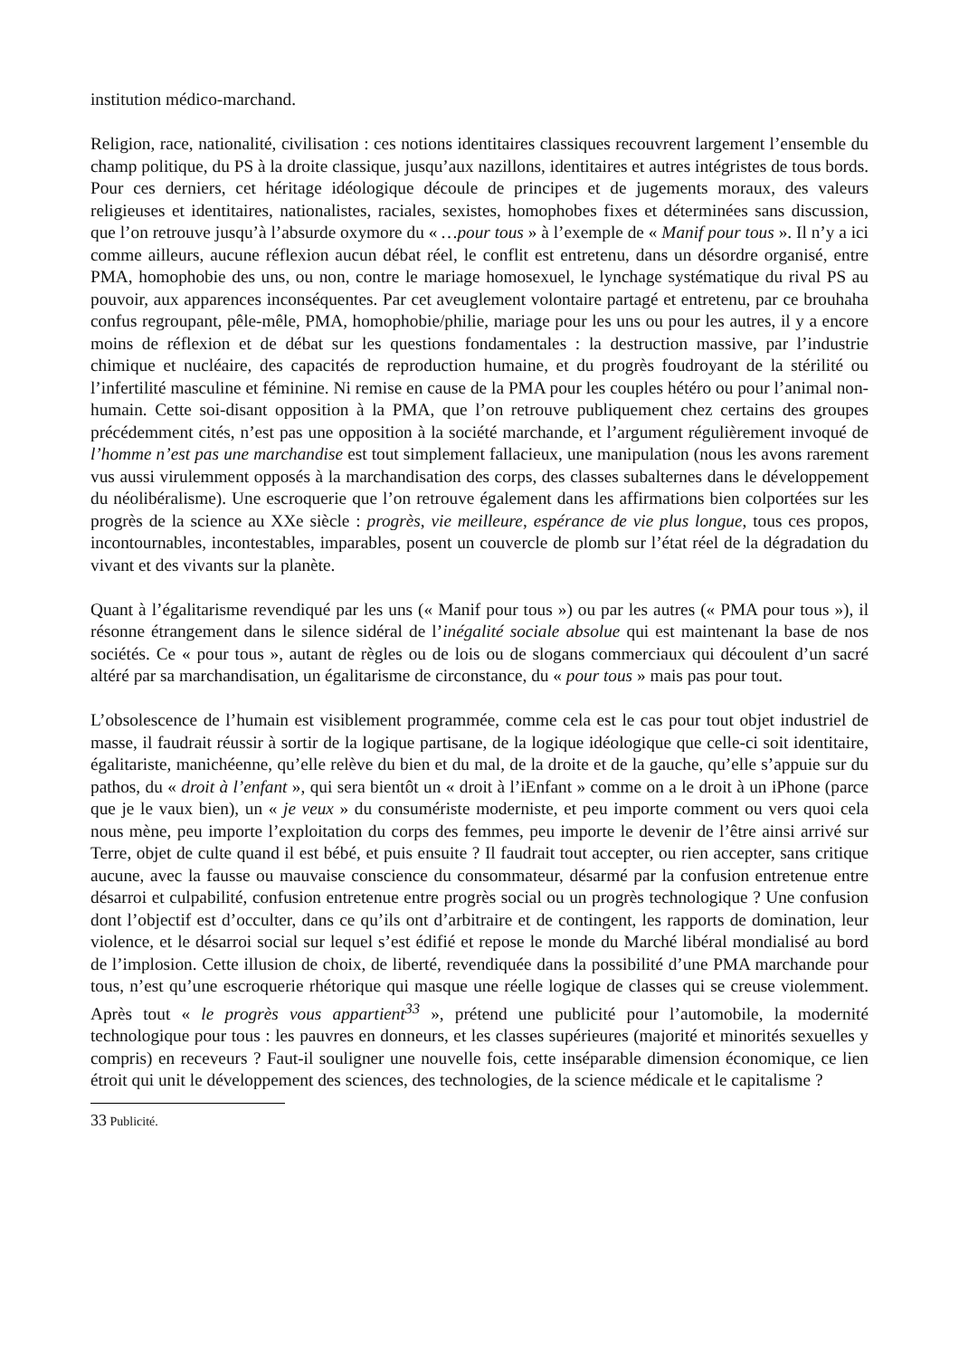institution médico-marchand.
Religion, race, nationalité, civilisation : ces notions identitaires classiques recouvrent largement l’ensemble du champ politique, du PS à la droite classique, jusqu’aux nazillons, identitaires et autres intégristes de tous bords. Pour ces derniers, cet héritage idéologique découle de principes et de jugements moraux, des valeurs religieuses et identitaires, nationalistes, raciales, sexistes, homophobes fixes et déterminées sans discussion, que l’on retrouve jusqu’à l’absurde oxymore du « …pour tous » à l’exemple de « Manif pour tous ». Il n’y a ici comme ailleurs, aucune réflexion aucun débat réel, le conflit est entretenu, dans un désordre organisé, entre PMA, homophobie des uns, ou non, contre le mariage homosexuel, le lynchage systématique du rival PS au pouvoir, aux apparences inconséquentes. Par cet aveuglement volontaire partagé et entretenu, par ce brouhaha confus regroupant, pêle-mêle, PMA, homophobie/philie, mariage pour les uns ou pour les autres, il y a encore moins de réflexion et de débat sur les questions fondamentales : la destruction massive, par l’industrie chimique et nucléaire, des capacités de reproduction humaine, et du progrès foudroyant de la stérilité ou l’infertilité masculine et féminine. Ni remise en cause de la PMA pour les couples hétéro ou pour l’animal non-humain. Cette soi-disant opposition à la PMA, que l’on retrouve publiquement chez certains des groupes précédemment cités, n’est pas une opposition à la société marchande, et l’argument régulièrement invoqué de l’homme n’est pas une marchandise est tout simplement fallacieux, une manipulation (nous les avons rarement vus aussi virulemment opposés à la marchandisation des corps, des classes subalternes dans le développement du néolibéralisme). Une escroquerie que l’on retrouve également dans les affirmations bien colportées sur les progrès de la science au XXe siècle : progrès, vie meilleure, espérance de vie plus longue, tous ces propos, incontournables, incontestables, imparables, posent un couvercle de plomb sur l’état réel de la dégradation du vivant et des vivants sur la planète.
Quant à l’égalitarisme revendiqué par les uns (« Manif pour tous ») ou par les autres (« PMA pour tous »), il résonne étrangement dans le silence sidéral de l’inégalité sociale absolue qui est maintenant la base de nos sociétés. Ce « pour tous », autant de règles ou de lois ou de slogans commerciaux qui découlent d’un sacré altéré par sa marchandisation, un égalitarisme de circonstance, du « pour tous » mais pas pour tout.
L’obsolescence de l’humain est visiblement programmée, comme cela est le cas pour tout objet industriel de masse, il faudrait réussir à sortir de la logique partisane, de la logique idéologique que celle-ci soit identitaire, égalitariste, manichéenne, qu’elle relève du bien et du mal, de la droite et de la gauche, qu’elle s’appuie sur du pathos, du « droit à l’enfant », qui sera bientôt un « droit à l’iEnfant » comme on a le droit à un iPhone (parce que je le vaux bien), un « je veux » du consumériste moderniste, et peu importe comment ou vers quoi cela nous mène, peu importe l’exploitation du corps des femmes, peu importe le devenir de l’être ainsi arrivé sur Terre, objet de culte quand il est bébé, et puis ensuite ? Il faudrait tout accepter, ou rien accepter, sans critique aucune, avec la fausse ou mauvaise conscience du consommateur, désarmé par la confusion entretenue entre désarroi et culpabilité, confusion entretenue entre progrès social ou un progrès technologique ? Une confusion dont l’objectif est d’occulter, dans ce qu’ils ont d’arbitraire et de contingent, les rapports de domination, leur violence, et le désarroi social sur lequel s’est édifié et repose le monde du Marché libéral mondialisé au bord de l’implosion. Cette illusion de choix, de liberté, revendiquée dans la possibilité d’une PMA marchande pour tous, n’est qu’une escroquerie rhétorique qui masque une réelle logique de classes qui se creuse violemment. Après tout « le progrès vous appartient<sup>33</sup> », prétend une publicité pour l’automobile, la modernité technologique pour tous : les pauvres en donneurs, et les classes supérieures (majorité et minorités sexuelles y compris) en receveurs ? Faut-il souligner une nouvelle fois, cette inséparable dimension économique, ce lien étroit qui unit le développement des sciences, des technologies, de la science médicale et le capitalisme ?
33 Publicité.